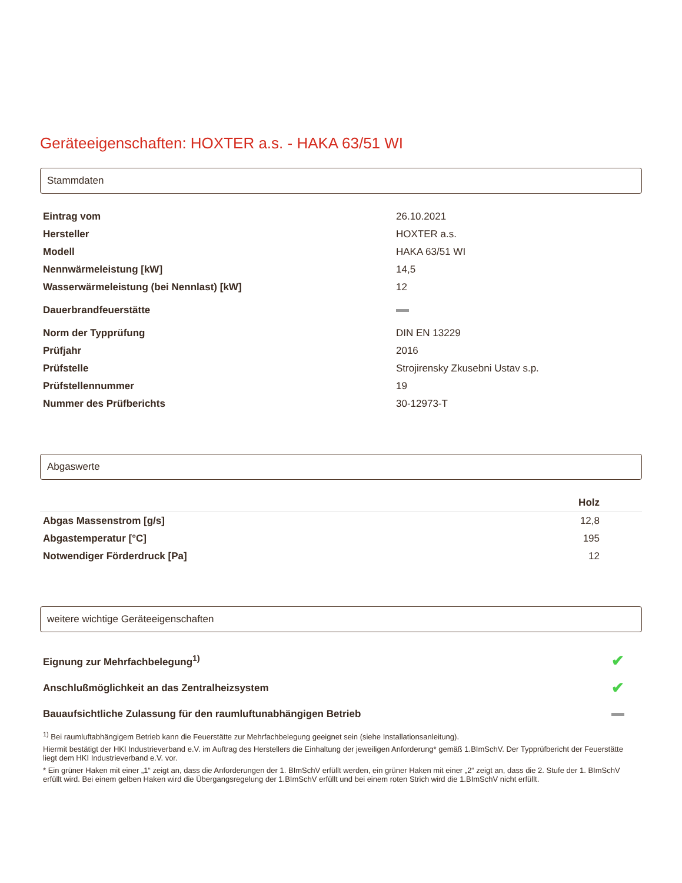Geräteeigenschaften: HOXTER a.s. - HAKA 63/51 WI
Stammdaten
| Eintrag vom | 26.10.2021 |
| Hersteller | HOXTER a.s. |
| Modell | HAKA 63/51 WI |
| Nennwärmeleistung [kW] | 14,5 |
| Wasserwärmeleistung (bei Nennlast) [kW] | 12 |
| Dauerbrandfeuerstätte | |
| Norm der Typprüfung | DIN EN 13229 |
| Prüfjahr | 2016 |
| Prüfstelle | Strojirensky Zkusebni Ustav s.p. |
| Prüfstellennummer | 19 |
| Nummer des Prüfberichts | 30-12973-T |
Abgaswerte
| | Holz |
| --- | --- |
| Abgas Massenstrom [g/s] | 12,8 |
| Abgastemperatur [°C] | 195 |
| Notwendiger Förderdruck [Pa] | 12 |
weitere wichtige Geräteeigenschaften
| Eignung zur Mehrfachbelegung<sup>1)</sup> | ✔ |
| Anschlußmöglichkeit an das Zentralheizsystem | ✔ |
| Bauaufsichtliche Zulassung für den raumluftunabhängigen Betrieb | |
<sup>1)</sup> Bei raumluftabhängigem Betrieb kann die Feuerstätte zur Mehrfachbelegung geeignet sein (siehe Installationsanleitung).
Hiermit bestätigt der HKI Industrieverband e.V. im Auftrag des Herstellers die Einhaltung der jeweiligen Anforderung* gemäß 1.BImSchV. Der Typprüfbericht der Feuerstätte liegt dem HKI Industrieverband e.V. vor.
* Ein grüner Haken mit einer „1“ zeigt an, dass die Anforderungen der 1. BImSchV erfüllt werden, ein grüner Haken mit einer „2“ zeigt an, dass die 2. Stufe der 1. BImSchV erfüllt wird. Bei einem gelben Haken wird die Übergangsregelung der 1.BImSchV erfüllt und bei einem roten Strich wird die 1.BImSchV nicht erfüllt.